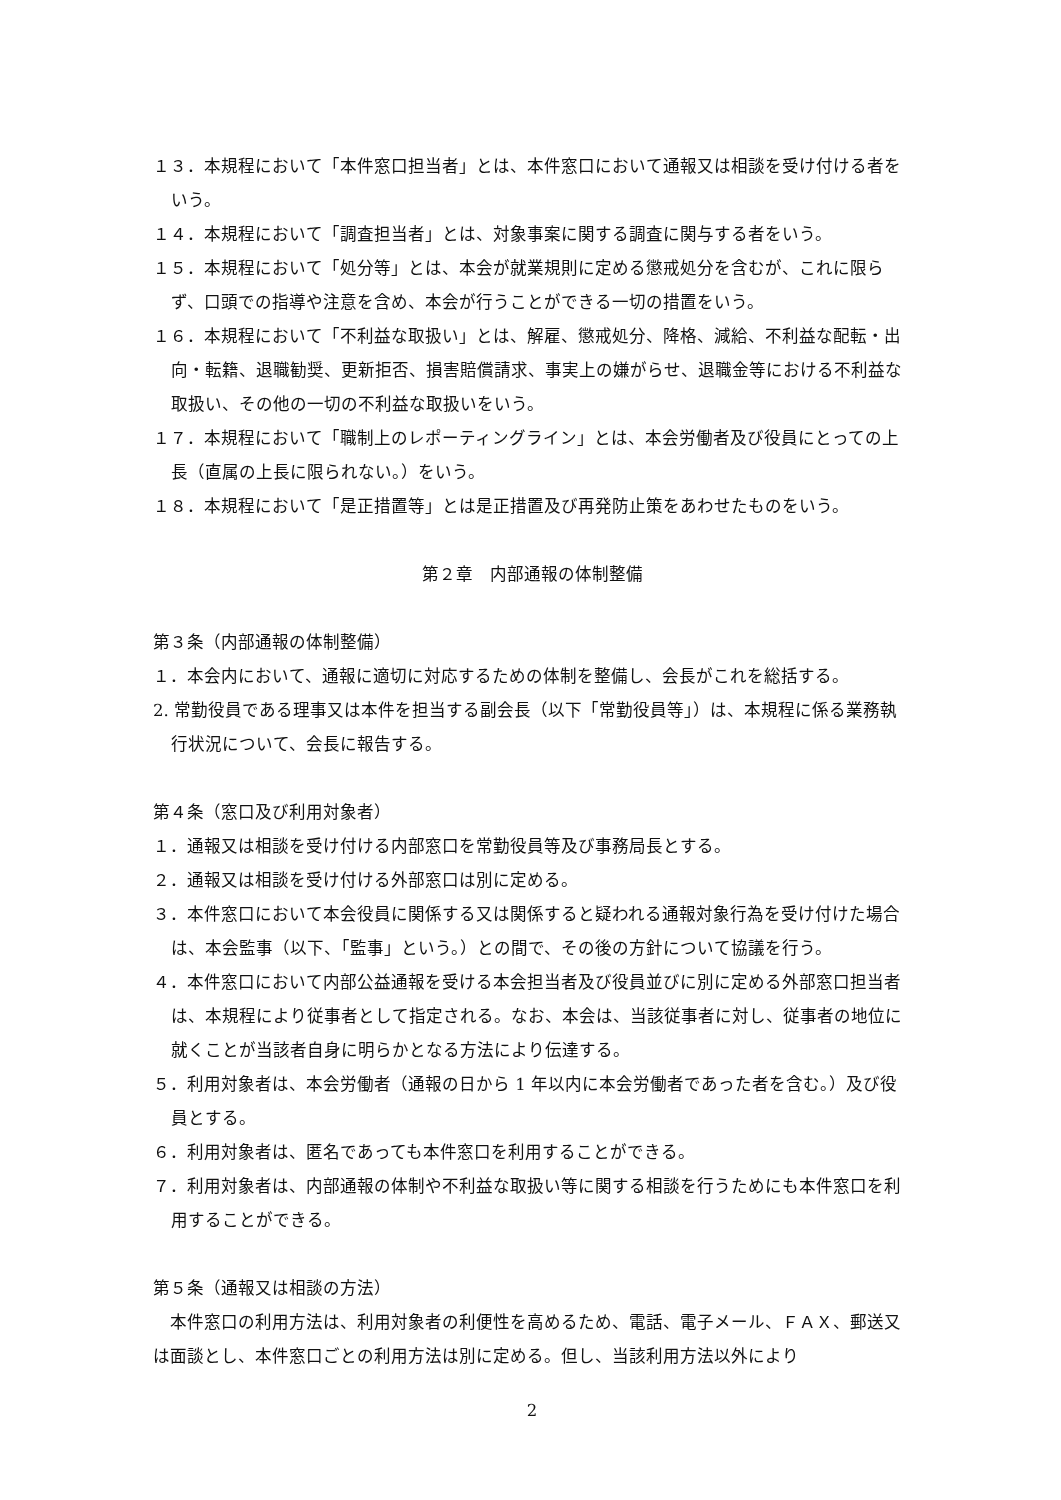１３．本規程において「本件窓口担当者」とは、本件窓口において通報又は相談を受け付ける者をいう。
１４．本規程において「調査担当者」とは、対象事案に関する調査に関与する者をいう。
１５．本規程において「処分等」とは、本会が就業規則に定める懲戒処分を含むが、これに限らず、口頭での指導や注意を含め、本会が行うことができる一切の措置をいう。
１６．本規程において「不利益な取扱い」とは、解雇、懲戒処分、降格、減給、不利益な配転・出向・転籍、退職勧奨、更新拒否、損害賠償請求、事実上の嫌がらせ、退職金等における不利益な取扱い、その他の一切の不利益な取扱いをいう。
１７．本規程において「職制上のレポーティングライン」とは、本会労働者及び役員にとっての上長（直属の上長に限られない。）をいう。
１８．本規程において「是正措置等」とは是正措置及び再発防止策をあわせたものをいう。
第２章　内部通報の体制整備
第３条（内部通報の体制整備）
１．本会内において、通報に適切に対応するための体制を整備し、会長がこれを総括する。
2. 常勤役員である理事又は本件を担当する副会長（以下「常勤役員等」）は、本規程に係る業務執行状況について、会長に報告する。
第４条（窓口及び利用対象者）
１．通報又は相談を受け付ける内部窓口を常勤役員等及び事務局長とする。
２．通報又は相談を受け付ける外部窓口は別に定める。
３．本件窓口において本会役員に関係する又は関係すると疑われる通報対象行為を受け付けた場合は、本会監事（以下、「監事」という。）との間で、その後の方針について協議を行う。
４．本件窓口において内部公益通報を受ける本会担当者及び役員並びに別に定める外部窓口担当者は、本規程により従事者として指定される。なお、本会は、当該従事者に対し、従事者の地位に就くことが当該者自身に明らかとなる方法により伝達する。
５．利用対象者は、本会労働者（通報の日から 1 年以内に本会労働者であった者を含む。）及び役員とする。
６．利用対象者は、匿名であっても本件窓口を利用することができる。
７．利用対象者は、内部通報の体制や不利益な取扱い等に関する相談を行うためにも本件窓口を利用することができる。
第５条（通報又は相談の方法）
　本件窓口の利用方法は、利用対象者の利便性を高めるため、電話、電子メール、ＦＡＸ、郵送又は面談とし、本件窓口ごとの利用方法は別に定める。但し、当該利用方法以外により
2